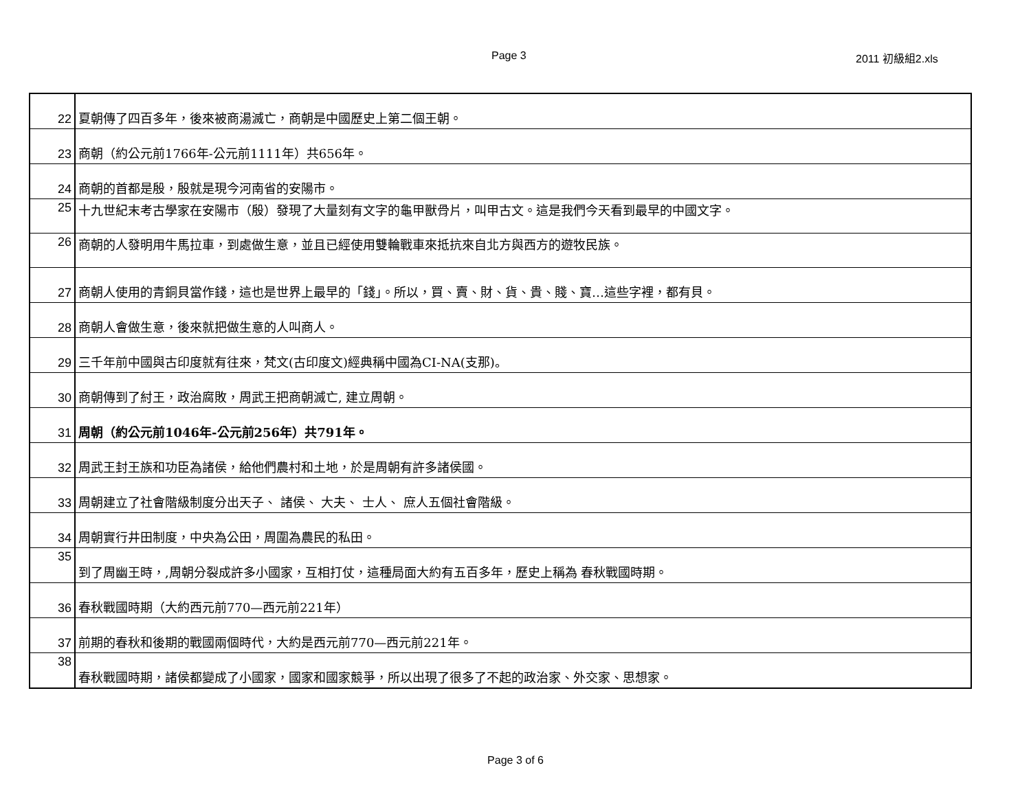Page 3 2011 初級組2.xls
| 22 | 夏朝傳了四百多年，後來被商湯滅亡，商朝是中國歷史上第二個王朝。 |
| 23 | 商朝（約公元前1766年-公元前1111年）共656年。 |
| 24 | 商朝的首都是殷，殷就是現今河南省的安陽市。 |
| 25 | 十九世紀末考古學家在安陽市（殷）發現了大量刻有文字的龜甲獸骨片，叫甲古文。這是我們今天看到最早的中國文字。 |
| 26 | 商朝的人發明用牛馬拉車，到處做生意，並且已經使用雙輪戰車來抵抗來自北方與西方的遊牧民族。 |
| 27 | 商朝人使用的青銅貝當作錢，這也是世界上最早的「錢」。所以，買、賣、財、貨、貴、賤、寶…這些字裡，都有貝。 |
| 28 | 商朝人會做生意，後來就把做生意的人叫商人。 |
| 29 | 三千年前中國與古印度就有往來，梵文(古印度文)經典稱中國為CI-NA(支那)。 |
| 30 | 商朝傳到了紂王，政治腐敗，周武王把商朝滅亡, 建立周朝。 |
| 31 | 周朝（約公元前1046年-公元前256年）共791年。 |
| 32 | 周武王封王族和功臣為諸侯，給他們農村和土地，於是周朝有許多諸侯國。 |
| 33 | 周朝建立了社會階級制度分出天子、 諸侯、 大夫、 士人、 庶人五個社會階級。 |
| 34 | 周朝實行井田制度，中央為公田，周圍為農民的私田。 |
| 35 | 到了周幽王時，,周朝分裂成許多小國家，互相打仗，這種局面大約有五百多年，歷史上稱為 春秋戰國時期。 |
| 36 | 春秋戰國時期（大約西元前770—西元前221年） |
| 37 | 前期的春秋和後期的戰國兩個時代，大約是西元前770—西元前221年。 |
| 38 | 春秋戰國時期，諸侯都變成了小國家，國家和國家競爭，所以出現了很多了不起的政治家、外交家、思想家。 |
Page 3 of 6